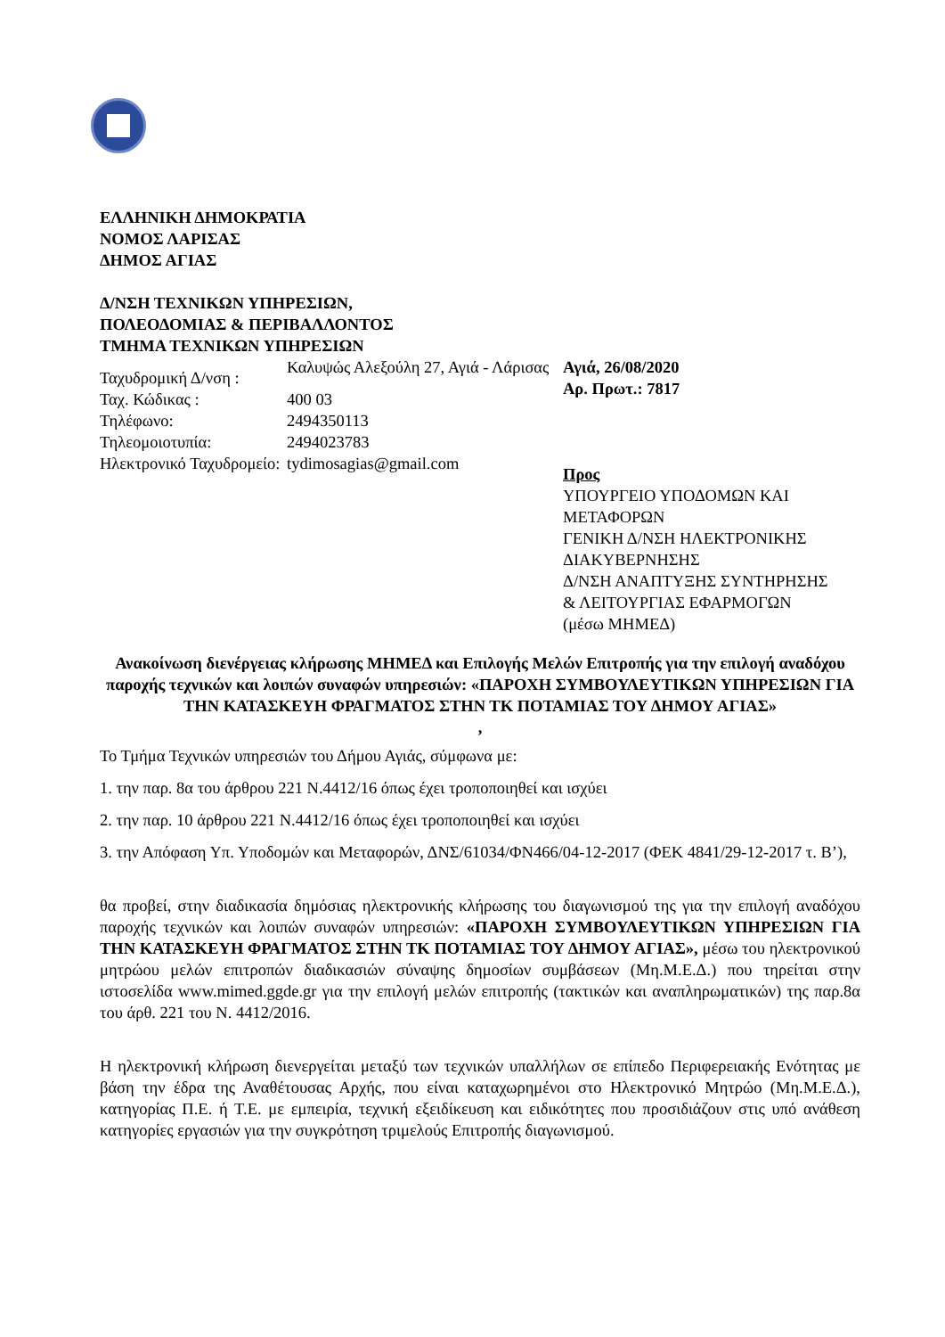ΕΛΛΗΝΙΚΗ ΔΗΜΟΚΡΑΤΙΑ
ΝΟΜΟΣ ΛΑΡΙΣΑΣ
ΔΗΜΟΣ ΑΓΙΑΣ
Δ/ΝΣΗ ΤΕΧΝΙΚΩΝ ΥΠΗΡΕΣΙΩΝ,
ΠΟΛΕΟΔΟΜΙΑΣ & ΠΕΡΙΒΑΛΛΟΝΤΟΣ
ΤΜΗΜΑ ΤΕΧΝΙΚΩΝ ΥΠΗΡΕΣΙΩΝ
Ταχυδρομική Δ/νση :
Καλυψώς Αλεξούλη 27, Αγιά - Λάρισας
Ταχ. Κώδικας : 400 03
Τηλέφωνο: 2494350113
Τηλεομοιοτυπία: 2494023783
Ηλεκτρονικό Ταχυδρομείο:
tydimosagias@gmail.com
Αγιά, 26/08/2020
Αρ. Πρωτ.: 7817
Προς
ΥΠΟΥΡΓΕΙΟ ΥΠΟΔΟΜΩΝ ΚΑΙ ΜΕΤΑΦΟΡΩΝ
ΓΕΝΙΚΗ Δ/ΝΣΗ ΗΛΕΚΤΡΟΝΙΚΗΣ ΔΙΑΚΥΒΕΡΝΗΣΗΣ
Δ/ΝΣΗ ΑΝΑΠΤΥΞΗΣ ΣΥΝΤΗΡΗΣΗΣ
& ΛΕΙΤΟΥΡΓΙΑΣ ΕΦΑΡΜΟΓΩΝ
(μέσω ΜΗΜΕΔ)
Ανακοίνωση διενέργειας κλήρωσης ΜΗΜΕΔ και Επιλογής Μελών Επιτροπής για την επιλογή αναδόχου παροχής τεχνικών και λοιπών συναφών υπηρεσιών: «ΠΑΡΟΧΗ ΣΥΜΒΟΥΛΕΥΤΙΚΩΝ ΥΠΗΡΕΣΙΩΝ ΓΙΑ ΤΗΝ ΚΑΤΑΣΚΕΥΗ ΦΡΑΓΜΑΤΟΣ ΣΤΗΝ ΤΚ ΠΟΤΑΜΙΑΣ ΤΟΥ ΔΗΜΟΥ ΑΓΙΑΣ»
,
Το Τμήμα Τεχνικών υπηρεσιών του Δήμου Αγιάς, σύμφωνα με:
1. την παρ. 8α του άρθρου 221 Ν.4412/16 όπως έχει τροποποιηθεί και ισχύει
2. την παρ. 10 άρθρου 221 Ν.4412/16 όπως έχει τροποποιηθεί και ισχύει
3. την Απόφαση Υπ. Υποδομών και Μεταφορών, ΔΝΣ/61034/ΦΝ466/04-12-2017 (ΦΕΚ 4841/29-12-2017 τ. Β’),
θα προβεί, στην διαδικασία δημόσιας ηλεκτρονικής κλήρωσης του διαγωνισμού της για την επιλογή αναδόχου παροχής τεχνικών και λοιπών συναφών υπηρεσιών: «ΠΑΡΟΧΗ ΣΥΜΒΟΥΛΕΥΤΙΚΩΝ ΥΠΗΡΕΣΙΩΝ ΓΙΑ ΤΗΝ ΚΑΤΑΣΚΕΥΗ ΦΡΑΓΜΑΤΟΣ ΣΤΗΝ ΤΚ ΠΟΤΑΜΙΑΣ ΤΟΥ ΔΗΜΟΥ ΑΓΙΑΣ», μέσω του ηλεκτρονικού μητρώου μελών επιτροπών διαδικασιών σύναψης δημοσίων συμβάσεων (Μη.Μ.Ε.Δ.) που τηρείται στην ιστοσελίδα www.mimed.ggde.gr για την επιλογή μελών επιτροπής (τακτικών και αναπληρωματικών) της παρ.8α του άρθ. 221 του Ν. 4412/2016.
Η ηλεκτρονική κλήρωση διενεργείται μεταξύ των τεχνικών υπαλλήλων σε επίπεδο Περιφερειακής Ενότητας με βάση την έδρα της Αναθέτουσας Αρχής, που είναι καταχωρημένοι στο Ηλεκτρονικό Μητρώο (Μη.Μ.Ε.Δ.), κατηγορίας Π.Ε. ή Τ.Ε. με εμπειρία, τεχνική εξειδίκευση και ειδικότητες που προσιδιάζουν στις υπό ανάθεση κατηγορίες εργασιών για την συγκρότηση τριμελούς Επιτροπής διαγωνισμού.